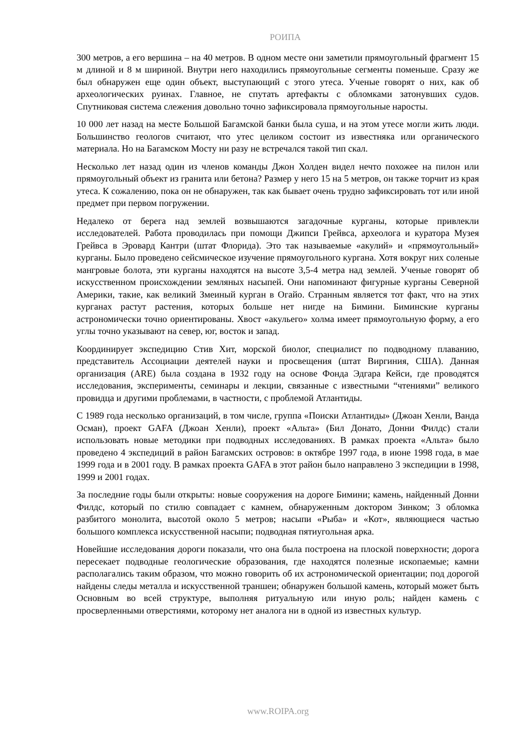РОИПА
300 метров, а его вершина – на 40 метров. В одном месте они заметили прямоугольный фрагмент 15 м длиной и 8 м шириной. Внутри него находились прямоугольные сегменты поменьше. Сразу же был обнаружен еще один объект, выступающий с этого утеса. Ученые говорят о них, как об археологических руинах. Главное, не спутать артефакты с обломками затонувших судов. Спутниковая система слежения довольно точно зафиксировала прямоугольные наросты.
10 000 лет назад на месте Большой Багамской банки была суша, и на этом утесе могли жить люди. Большинство геологов считают, что утес целиком состоит из известняка или органического материала. Но на Багамском Мосту ни разу не встречался такой тип скал.
Несколько лет назад один из членов команды Джон Холден видел нечто похожее на пилон или прямоугольный объект из гранита или бетона? Размер у него 15 на 5 метров, он также торчит из края утеса. К сожалению, пока он не обнаружен, так как бывает очень трудно зафиксировать тот или иной предмет при первом погружении.
Недалеко от берега над землей возвышаются загадочные курганы, которые привлекли исследователей. Работа проводилась при помощи Джипси Грейвса, археолога и куратора Музея Грейвса в Эровард Кантри (штат Флорида). Это так называемые «акулий» и «прямоугольный» курганы. Было проведено сейсмическое изучение прямоугольного кургана. Хотя вокруг них соленые мангровые болота, эти курганы находятся на высоте 3,5-4 метра над землей. Ученые говорят об искусственном происхождении земляных насыпей. Они напоминают фигурные курганы Северной Америки, такие, как великий Змеиный курган в Огайо. Странным является тот факт, что на этих курганах растут растения, которых больше нет нигде на Бимини. Биминские курганы астрономически точно ориентированы. Хвост «акульего» холма имеет прямоугольную форму, а его углы точно указывают на север, юг, восток и запад.
Координирует экспедицию Стив Хит, морской биолог, специалист по подводному плаванию, представитель Ассоциации деятелей науки и просвещения (штат Виргиния, США). Данная организация (ARE) была создана в 1932 году на основе Фонда Эдгара Кейси, где проводятся исследования, эксперименты, семинары и лекции, связанные с известными “чтениями” великого провидца и другими проблемами, в частности, с проблемой Атлантиды.
С 1989 года несколько организаций, в том числе, группа «Поиски Атлантиды» (Джоан Хенли, Ванда Осман), проект GAFA (Джоан Хенли), проект «Альта» (Бил Донато, Донни Филдс) стали использовать новые методики при подводных исследованиях. В рамках проекта «Альта» было проведено 4 экспедиций в район Багамских островов: в октябре 1997 года, в июне 1998 года, в мае 1999 года и в 2001 году. В рамках проекта GAFA в этот район было направлено 3 экспедиции в 1998, 1999 и 2001 годах.
За последние годы были открыты: новые сооружения на дороге Бимини; камень, найденный Донни Филдс, который по стилю совпадает с камнем, обнаруженным доктором Зинком; 3 обломка разбитого монолита, высотой около 5 метров; насыпи «Рыба» и «Кот», являющиеся частью большого комплекса искусственной насыпи; подводная пятиугольная арка.
Новейшие исследования дороги показали, что она была построена на плоской поверхности; дорога пересекает подводные геологические образования, где находятся полезные ископаемые; камни располагались таким образом, что можно говорить об их астрономической ориентации; под дорогой найдены следы металла и искусственной траншеи; обнаружен большой камень, который может быть Основным во всей структуре, выполняя ритуальную или иную роль; найден камень с просверленными отверстиями, которому нет аналога ни в одной из известных культур.
www.ROIPA.org